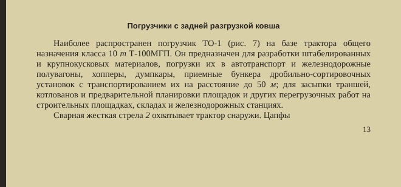Погрузчики с задней разгрузкой ковша
Наиболее распространен погрузчик ТО-1 (рис. 7) на базе трактора общего назначения класса 10 т Т-100МГП. Он предназначен для разработки штабелированных и крупнокусковых материалов, погрузки их в автотранспорт и железнодорожные полувагоны, хопперы, думпкары, приемные бункера дробильно-сортировочных установок с транспортированием их на расстояние до 50 м; для засыпки траншей, котлованов и предварительной планировки площадок и других перегрузочных работ на строительных площадках, складах и железнодорожных станциях.
Сварная жесткая стрела 2 охватывает трактор снаружи. Цапфы
13